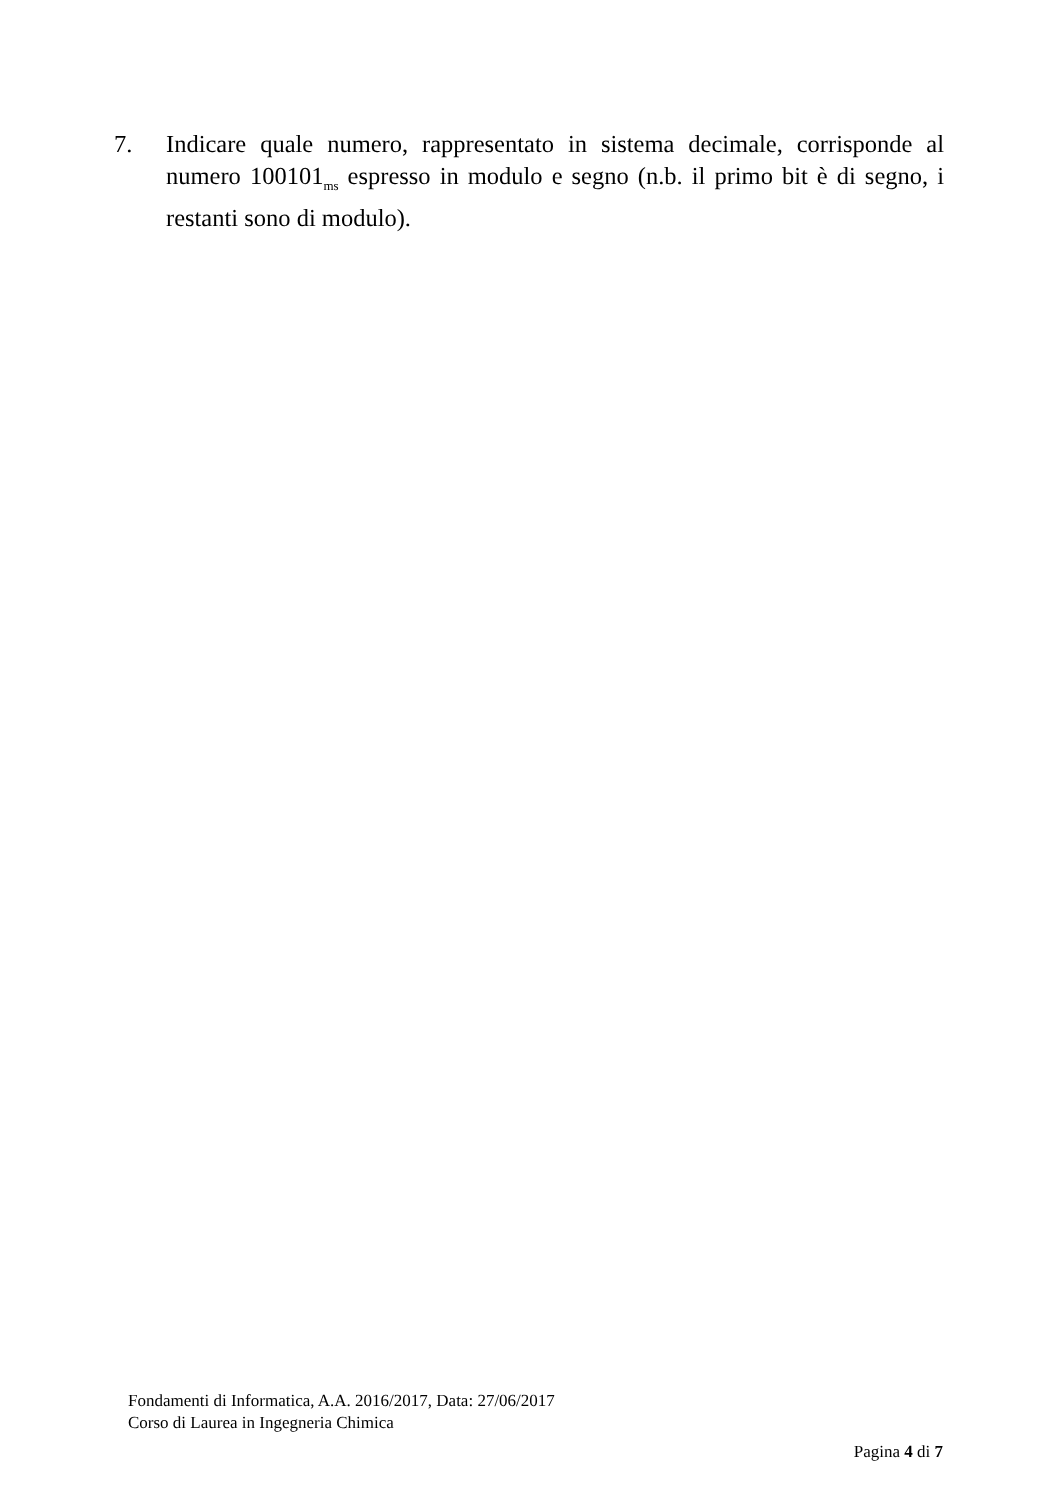7. Indicare quale numero, rappresentato in sistema decimale, corrisponde al numero 100101<sub>ms</sub> espresso in modulo e segno (n.b. il primo bit è di segno, i restanti sono di modulo).
Fondamenti di Informatica, A.A. 2016/2017, Data: 27/06/2017
Corso di Laurea in Ingegneria Chimica
Pagina 4 di 7